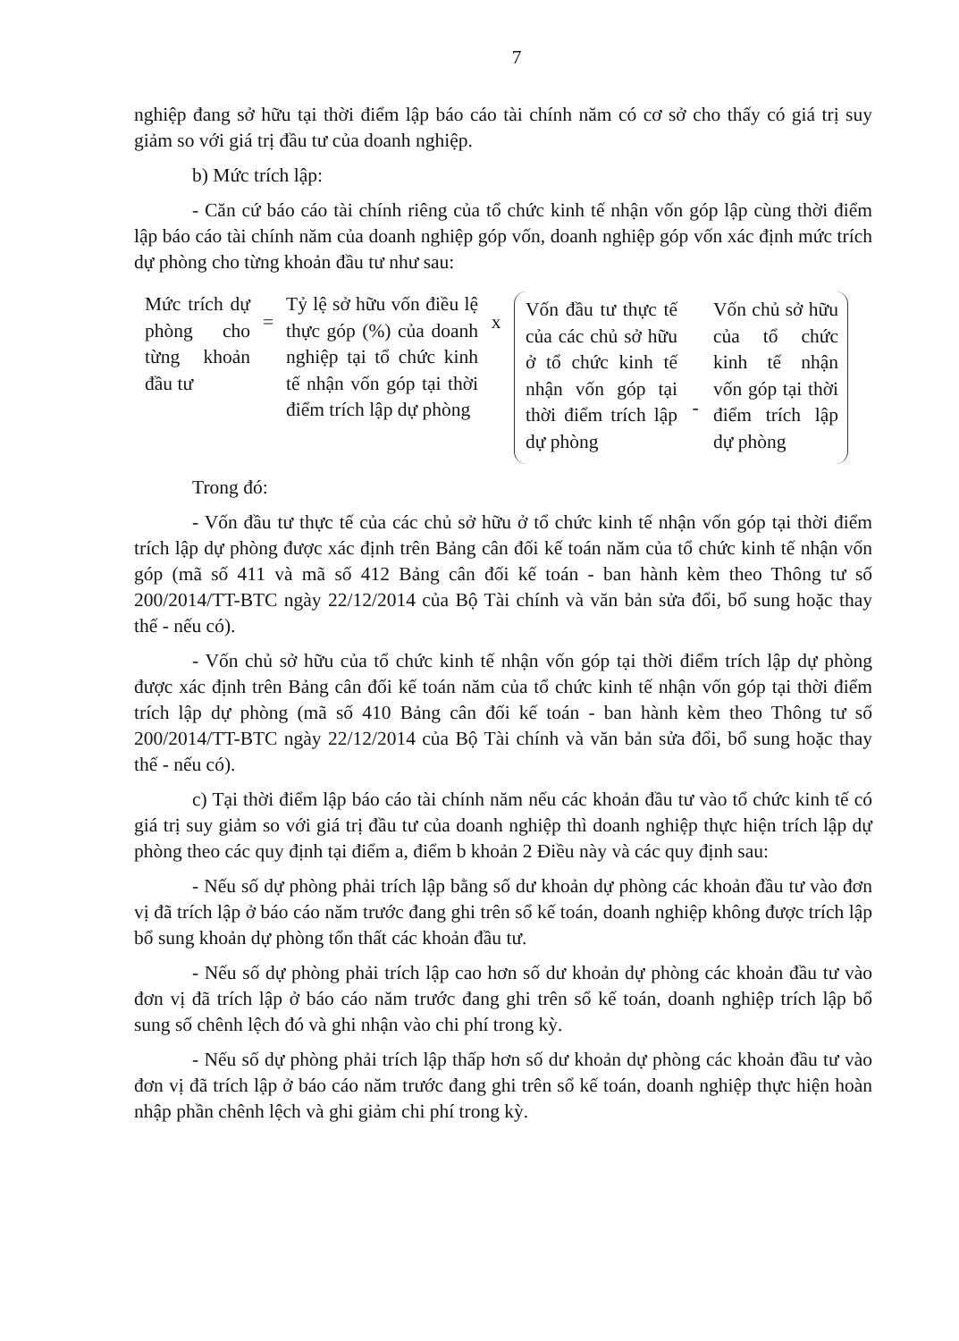7
nghiệp đang sở hữu tại thời điểm lập báo cáo tài chính năm có cơ sở cho thấy có giá trị suy giảm so với giá trị đầu tư của doanh nghiệp.
b) Mức trích lập:
- Căn cứ báo cáo tài chính riêng của tổ chức kinh tế nhận vốn góp lập cùng thời điểm lập báo cáo tài chính năm của doanh nghiệp góp vốn, doanh nghiệp góp vốn xác định mức trích dự phòng cho từng khoản đầu tư như sau:
Mức trích dự phòng cho từng khoản đầu tư
=
Tỷ lệ sở hữu vốn điều lệ thực góp (%) của doanh nghiệp tại tổ chức kinh tế nhận vốn góp tại thời điểm trích lập dự phòng
x
Vốn đầu tư thực tế của các chủ sở hữu ở tổ chức kinh tế nhận vốn góp tại thời điểm trích lập dự phòng
-
Vốn chủ sở hữu của tổ chức kinh tế nhận vốn góp tại thời điểm trích lập dự phòng
Trong đó:
- Vốn đầu tư thực tế của các chủ sở hữu ở tổ chức kinh tế nhận vốn góp tại thời điểm trích lập dự phòng được xác định trên Bảng cân đối kế toán năm của tổ chức kinh tế nhận vốn góp (mã số 411 và mã số 412 Bảng cân đối kế toán - ban hành kèm theo Thông tư số 200/2014/TT-BTC ngày 22/12/2014 của Bộ Tài chính và văn bản sửa đổi, bổ sung hoặc thay thế - nếu có).
- Vốn chủ sở hữu của tổ chức kinh tế nhận vốn góp tại thời điểm trích lập dự phòng được xác định trên Bảng cân đối kế toán năm của tổ chức kinh tế nhận vốn góp tại thời điểm trích lập dự phòng (mã số 410 Bảng cân đối kế toán - ban hành kèm theo Thông tư số 200/2014/TT-BTC ngày 22/12/2014 của Bộ Tài chính và văn bản sửa đổi, bổ sung hoặc thay thế - nếu có).
c) Tại thời điểm lập báo cáo tài chính năm nếu các khoản đầu tư vào tổ chức kinh tế có giá trị suy giảm so với giá trị đầu tư của doanh nghiệp thì doanh nghiệp thực hiện trích lập dự phòng theo các quy định tại điểm a, điểm b khoản 2 Điều này và các quy định sau:
- Nếu số dự phòng phải trích lập bằng số dư khoản dự phòng các khoản đầu tư vào đơn vị đã trích lập ở báo cáo năm trước đang ghi trên sổ kế toán, doanh nghiệp không được trích lập bổ sung khoản dự phòng tổn thất các khoản đầu tư.
- Nếu số dự phòng phải trích lập cao hơn số dư khoản dự phòng các khoản đầu tư vào đơn vị đã trích lập ở báo cáo năm trước đang ghi trên sổ kế toán, doanh nghiệp trích lập bổ sung số chênh lệch đó và ghi nhận vào chi phí trong kỳ.
- Nếu số dự phòng phải trích lập thấp hơn số dư khoản dự phòng các khoản đầu tư vào đơn vị đã trích lập ở báo cáo năm trước đang ghi trên sổ kế toán, doanh nghiệp thực hiện hoàn nhập phần chênh lệch và ghi giảm chi phí trong kỳ.